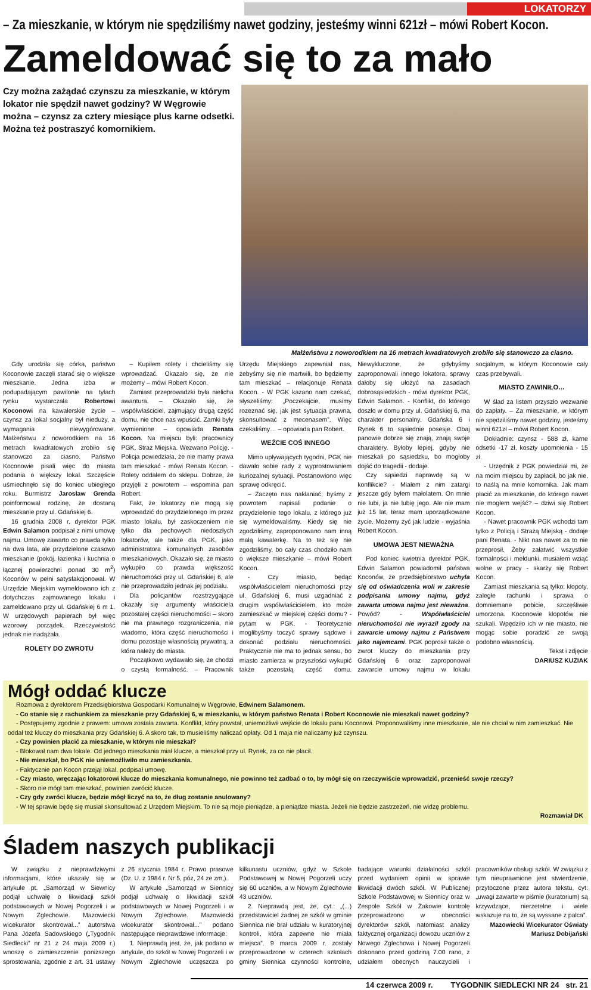LOKATORZY
– Za mieszkanie, w którym nie spędziliśmy nawet godziny, jesteśmy winni 621zł – mówi Robert Kocon.
Zameldować się to za mało
Czy można zażądać czynszu za mieszkanie, w którym lokator nie spędził nawet godziny? W Węgrowie można – czynsz za cztery miesiące plus karne odsetki. Można też postraszyć komornikiem.
Małżeństwu z noworodkiem na 16 metrach kwadratowych zrobiło się stanowczo za ciasno.
Gdy urodziła się córka, państwo Koconowie zaczęli starać się o większe mieszkanie. Jedna izba w podupadającym pawilonie na tyłach rynku wystarczała Robertowi Koconowi na kawalerskie życie – czynsz za lokal socjalny był nieduży, a wymagania niewygórowane. Małżeństwu z noworodkiem na 16 metrach kwadratowych zrobiło się stanowczo za ciasno. Państwo Koconowie pisali więc do miasta podania o większy lokal. Szczęście uśmiechnęło się do koniec ubiegłego roku. Burmistrz Jarosław Grenda poinformował rodzinę, że dostaną mieszkanie przy ul. Gdańskiej 6.
16 grudnia 2008 r. dyrektor PGK Edwin Salamon podpisał z nimi umowę najmu. Umowę zawarto co prawda tylko na dwa lata, ale przydzielone czasowo mieszkanie (pokój, łazienka i kuchnia o łącznej powierzchni ponad 30 m<sup>2</sup>) Koconów w pełni satysfakcjonował. W Urzędzie Miejskim wymeldowano ich z dotychczas zajmowanego lokalu i zameldowano przy ul. Gdańskiej 6 m 1. W urzędowych papierach był więc wzorowy porządek. Rzeczywistość jednak nie nadążała.
ROLETY DO ZWROTU
– Kupiłem rolety i chcieliśmy się wprowadzać. Okazało się, że nie możemy – mówi Robert Kocon.
Zamiast przeprowadzki była nielicha awantura. – Okazało się, że współwłaściciel, zajmujący drugą część domu, nie chce nas wpuścić. Zamki były wymienione – opowiada Renata Kocon. Na miejscu byli: pracownicy PGK, Straż Miejska. Wezwano Policję. - Policja powiedziała, że nie mamy prawa tam mieszkać - mówi Renata Kocon. - Rolety oddałem do sklepu. Dobrze, że przyjęli z powrotem – wspomina pan Robert.
Fakt, że lokatorzy nie mogą się wprowadzić do przydzielonego im przez miasto lokalu, był zaskoczeniem nie tylko dla pechowych niedoszłych lokatorów, ale także dla PGK, jako administratora komunalnych zasobów mieszkaniowych. Okazało się, że miasto wykupiło co prawda większość nieruchomości przy ul. Gdańskiej 6, ale nie przeprowadziło jednak jej podziału.
Dla policjantów rozstrzygające okazały się argumenty właściciela pozostałej części nieruchomości – skoro nie ma prawnego rozgraniczenia, nie wiadomo, która część nieruchomości i domu pozostaje własnością prywatną, a która należy do miasta.
Początkowo wydawało się, że chodzi o czystą formalność. – Pracownik Urzędu Miejskiego zapewniał nas, żebyśmy się nie martwili, bo będziemy tam mieszkać – relacjonuje Renata Kocon. - W PGK kazano nam czekać, słyszeliśmy: „Poczekajcie, musimy rozeznać się, jak jest sytuacja prawna, skonsultować z mecenasem”. Więc czekaliśmy… – opowiada pan Robert.
WEŹCIE COŚ INNEGO
Mimo upływających tygodni, PGK nie dawało sobie rady z wyprostowaniem kuriozalnej sytuacji. Postanowiono więc sprawę odkręcić.
– Zaczęto nas nakłaniać, byśmy z powrotem napisali podanie o przydzielenie tego lokalu, z którego już się wymeldowaliśmy. Kiedy się nie zgodziliśmy, zaproponowano nam inną małą kawalerkę. Na to też się nie zgodziliśmy, bo cały czas chodziło nam o większe mieszkanie – mówi Robert Kocon.
- Czy miasto, będąc współwłaścicielem nieruchomości przy ul. Gdańskiej 6, musi uzgadniać z drugim współwłaścicielem, kto może zamieszkać w miejskiej części domu? - pytam w PGK. - Teoretycznie moglibyśmy toczyć sprawy sądowe i dokonać podziału nieruchomości. Praktycznie nie ma to jednak sensu, bo miasto zamierza w przyszłości wykupić także pozostałą część domu. Niewykluczone, że gdybyśmy zaproponowali innego lokatora, sprawy dałoby się ułożyć na zasadach dobrosąsiedzkich - mówi dyrektor PGK, Edwin Salamon. - Konflikt, do którego doszło w domu przy ul. Gdańskiej 6, ma charakter personalny. Gdańska 6 i Rynek 6 to sąsiednie posesje. Obaj panowie dobrze się znają, znają swoje charaktery. Byłoby lepiej, gdyby nie mieszkali po sąsiedzku, bo mogłoby dojść do tragedii - dodaje.
Czy sąsiedzi naprawdę są w konflikcie? - Miałem z nim zatargi jeszcze gdy byłem małolatem. On mnie nie lubi, ja nie lubię jego. Ale nie mam już 15 lat, teraz mam uporządkowane życie. Możemy żyć jak ludzie - wyjaśnia Robert Kocon.
UMOWA JEST NIEWAŻNA
Pod koniec kwietnia dyrektor PGK, Edwin Salamon powiadomił państwa Koconów, że przedsiębiorstwo uchyla się od oświadczenia woli w zakresie podpisania umowy najmu, gdyż zawarta umowa najmu jest nieważna. Powód? - Współwłaściciel nieruchomości nie wyraził zgody na zawarcie umowy najmu z Państwem jako najemcami. PGK poprosił także o zwrot kluczy do mieszkania przy Gdańskiej 6 oraz zaproponował zawarcie umowy najmu w lokalu socjalnym, w którym Koconowie cały czas przebywali.
MIASTO ZAWINIŁO…
W ślad za listem przyszło wezwanie do zapłaty. – Za mieszkanie, w którym nie spędziliśmy nawet godziny, jesteśmy winni 621zł – mówi Robert Kocon.
Dokładnie: czynsz - 588 zł, karne odsetki -17 zł, koszty upomnienia - 15 zł.
- Urzędnik z PGK powiedział mi, że na moim miejscu by zapłacił, bo jak nie, to naślą na mnie komornika. Jak mam płacić za mieszkanie, do którego nawet nie mogłem wejść? – dziwi się Robert Kocon.
- Nawet pracownik PGK wchodzi tam tylko z Policją i Strażą Miejską - dodaje pani Renata. - Nikt nas nawet za to nie przeprosił. Żeby załatwić wszystkie formalności i meldunki, musiałem wziąć wolne w pracy - skarży się Robert Kocon.
Zamiast mieszkania są tylko: kłopoty, zaległe rachunki i sprawa o domniemane pobicie, szczęśliwie umorzona. Koconowie kłopotów nie szukali. Wpędziło ich w nie miasto, nie mogąc sobie poradzić ze swoją podobno własnością.
Tekst i zdjęcie
DARIUSZ KUZIAK
Mógł oddać klucze
Rozmowa z dyrektorem Przedsiębiorstwa Gospodarki Komunalnej w Węgrowie, Edwinem Salamonem.
- Co stanie się z rachunkiem za mieszkanie przy Gdańskiej 6, w mieszkaniu, w którym państwo Renata i Robert Koconowie nie mieszkali nawet godziny?
- Postępujemy zgodnie z prawem: umowa została zawarta. Konflikt, który powstał, uniemożliwił wejście do lokalu panu Koconowi. Proponowaliśmy inne mieszkanie, ale nie chciał w nim zamieszkać. Nie oddał też kluczy do mieszkania przy Gdańskiej 6. A skoro tak, to musieliśmy naliczać opłaty. Od 1 maja nie naliczamy już czynszu.
- Czy powinien płacić za mieszkanie, w którym nie mieszkał?
- Blokował nam dwa lokale. Od jednego mieszkania miał klucze, a mieszkał przy ul. Rynek, za co nie płacił.
- Nie mieszkał, bo PGK nie uniemożliwiło mu zamieszkania.
- Faktycznie pan Kocon przejął lokal, podpisał umowę.
- Czy miasto, wręczając lokatorowi klucze do mieszkania komunalnego, nie powinno też zadbać o to, by mógł się on rzeczywiście wprowadzić, przenieść swoje rzeczy?
- Skoro nie mógł tam mieszkać, powinien zwrócić klucze.
- Czy gdy zwróci klucze, będzie mógł liczyć na to, że dług zostanie anulowany?
- W tej sprawie będę się musiał skonsultować z Urzędem Miejskim. To nie są moje pieniądze, a pieniądze miasta. Jeżeli nie będzie zastrzeżeń, nie widzę problemu.
Rozmawiał DK
Śladem naszych publikacji
W związku z nieprawdziwymi informacjami, które ukazały się w artykule pt. „Samorząd w Siewnicy podjął uchwałę o likwidacji szkół podstawowych w Nowej Pogorzeli i w Nowym Zglechowie. Mazowiecki wicekurator skontrował...” autorstwa Pana Józefa Sadowskiego („Tygodnik Siedlecki” nr 21 z 24 maja 2009 r.) wnoszę o zamieszczenie poniższego sprostowania, zgodnie z art. 31 ustawy z 26 stycznia 1984 r. Prawo prasowe (Dz. U. z 1984 r. Nr 5, póz, 24 ze zm,).
W artykule „Samorząd w Siennicy podjął uchwałę o likwidacji szkół podstawowych w Nowej Pogorzeli i w Nowym Zglechowie. Mazowiecki wicekurator skontrował...” podano następujące nieprawdziwe informacje:
1. Nieprawdą jest, że, jak podano w artykule, do szkół w Nowej Pogorzeli i w Nowym Zglechowie uczęszcza po kilkunastu uczniów, gdyż w Szkole Podstawowej w Nowej Pogorzeli uczy się 60 uczniów, a w Nowym Zglechowie 43 uczniów.
2. Nieprawdą jest, że, cyt.: „(...) przedstawiciel żadnej ze szkół w gminie Siennica nie brał udziału w kuratoryjnej kontroli, która zapewne nie miała miejsca”. 9 marca 2009 r. zostały przeprowadzone w czterech szkołach gminy Siennica czynności kontrolne, badające warunki działalności szkół przed wydaniem opinii w sprawie likwidacji dwóch szkół. W Publicznej Szkole Podstawowej w Siennicy oraz w Zespole Szkół w Żakowie kontrolę przeprowadzono w obecności dyrektorów szkół, natomiast analizy faktycznej organizacji dowozu uczniów z Nowego Zglechowa i Nowej Pogorzeli dokonano przed godziną 7.00 rano, z udziałem obecnych nauczycieli i pracowników obsługi szkół. W związku z tym nieuprawnione jest stwierdzenie, przytoczone przez autora tekstu, cyt: „uwagi zawarte w piśmie (kuratorium) są krzywdzące, nierzetelne i wiele wskazuje na to, że są wyssane z palca”.
Mazowiecki Wicekurator Oświaty
Mariusz Dobijański
14 czerwca 2009 r. TYGODNIK SIEDLECKI NR 24 str. 21